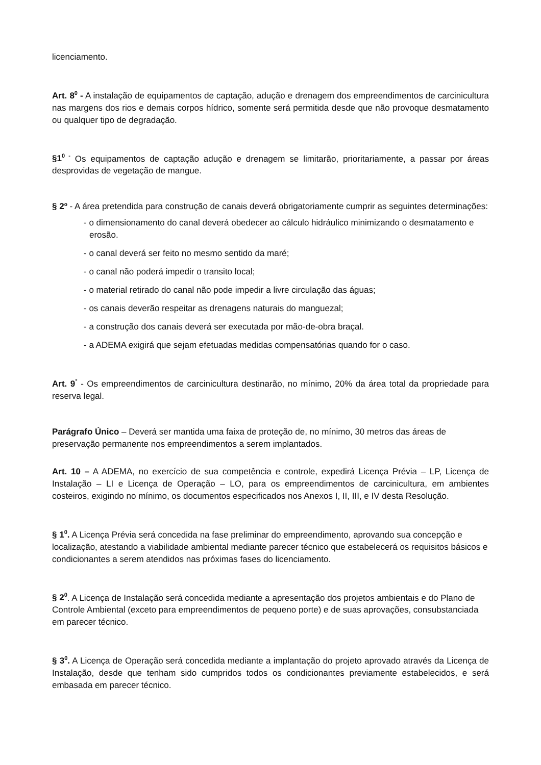licenciamento.
Art. 8<sup>0</sup> - A instalação de equipamentos de captação, adução e drenagem dos empreendimentos de carcinicultura nas margens dos rios e demais corpos hídrico, somente será permitida desde que não provoque desmatamento ou qualquer tipo de degradação.
§1<sup>0 -</sup> Os equipamentos de captação adução e drenagem se limitarão, prioritariamente, a passar por áreas desprovidas de vegetação de mangue.
§ 2º - A área pretendida para construção de canais deverá obrigatoriamente cumprir as seguintes determinações:
- o dimensionamento do canal deverá obedecer ao cálculo hidráulico minimizando o desmatamento e erosão.
- o canal deverá ser feito no mesmo sentido da maré;
- o canal não poderá impedir o transito local;
- o material retirado do canal não pode impedir a livre circulação das águas;
- os canais deverão respeitar as drenagens naturais do manguezal;
- a construção dos canais deverá ser executada por mão-de-obra braçal.
- a ADEMA exigirá que sejam efetuadas medidas compensatórias quando for o caso.
Art. 9<sup>°</sup> - Os empreendimentos de carcinicultura destinarão, no mínimo, 20% da área total da propriedade para reserva legal.
Parágrafo Único – Deverá ser mantida uma faixa de proteção de, no mínimo, 30 metros das áreas de preservação permanente nos empreendimentos a serem implantados.
Art. 10 – A ADEMA, no exercício de sua competência e controle, expedirá Licença Prévia – LP, Licença de Instalação – LI e Licença de Operação – LO, para os empreendimentos de carcinicultura, em ambientes costeiros, exigindo no mínimo, os documentos especificados nos Anexos I, II, III, e IV desta Resolução.
§ 1<sup>0</sup>. A Licença Prévia será concedida na fase preliminar do empreendimento, aprovando sua concepção e localização, atestando a viabilidade ambiental mediante parecer técnico que estabelecerá os requisitos básicos e condicionantes a serem atendidos nas próximas fases do licenciamento.
§ 2<sup>0</sup>. A Licença de Instalação será concedida mediante a apresentação dos projetos ambientais e do Plano de Controle Ambiental (exceto para empreendimentos de pequeno porte) e de suas aprovações, consubstanciada em parecer técnico.
§ 3<sup>0</sup>. A Licença de Operação será concedida mediante a implantação do projeto aprovado através da Licença de Instalação, desde que tenham sido cumpridos todos os condicionantes previamente estabelecidos, e será embasada em parecer técnico.